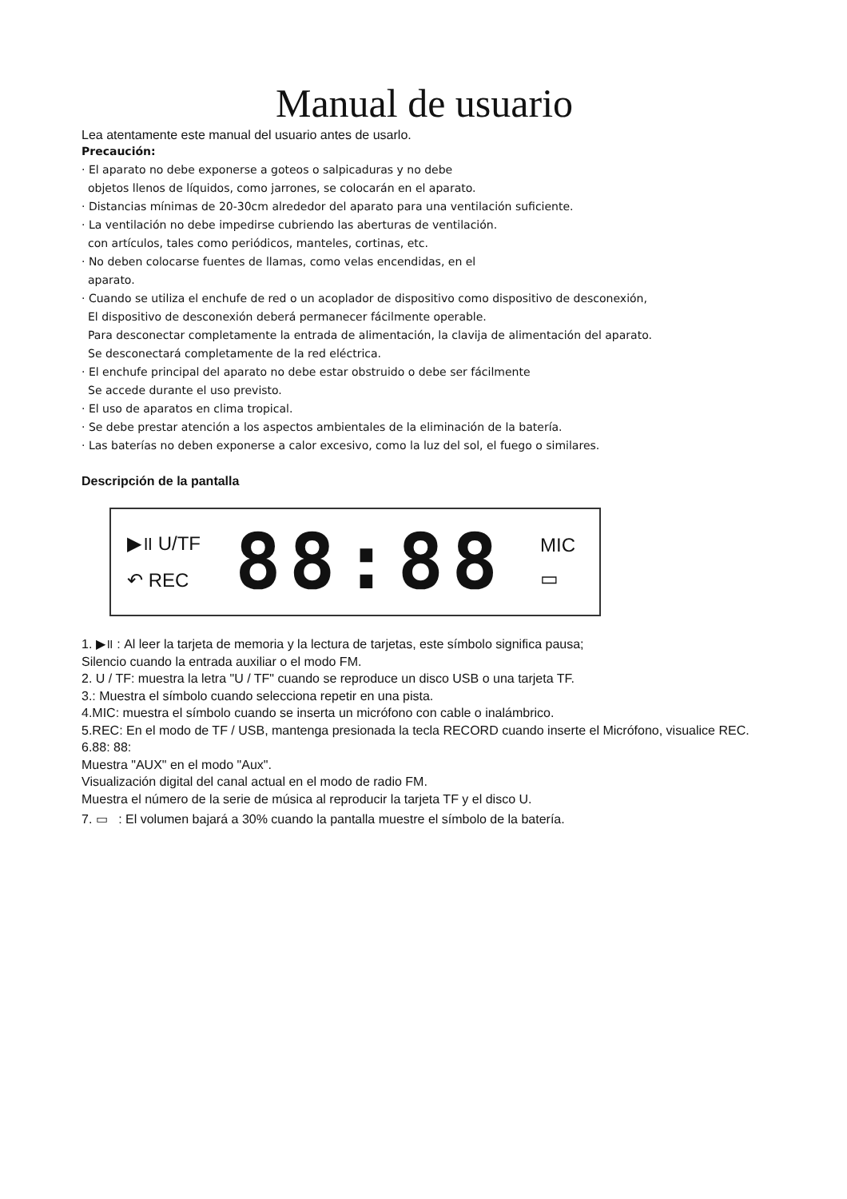Manual de usuario
Lea atentamente este manual del usuario antes de usarlo.
Precaución:
· El aparato no debe exponerse a goteos o salpicaduras y no debe
objetos llenos de líquidos, como jarrones, se colocarán en el aparato.
· Distancias mínimas de 20-30cm alrededor del aparato para una ventilación suficiente.
· La ventilación no debe impedirse cubriendo las aberturas de ventilación.
con artículos, tales como periódicos, manteles, cortinas, etc.
· No deben colocarse fuentes de llamas, como velas encendidas, en el
aparato.
· Cuando se utiliza el enchufe de red o un acoplador de dispositivo como dispositivo de desconexión,
El dispositivo de desconexión deberá permanecer fácilmente operable.
Para desconectar completamente la entrada de alimentación, la clavija de alimentación del aparato.
Se desconectará completamente de la red eléctrica.
· El enchufe principal del aparato no debe estar obstruido o debe ser fácilmente
Se accede durante el uso previsto.
· El uso de aparatos en clima tropical.
· Se debe prestar atención a los aspectos ambientales de la eliminación de la batería.
· Las baterías no deben exponerse a calor excesivo, como la luz del sol, el fuego o similares.
Descripción de la pantalla
▶॥ U/TF
↶ REC
88:88
MIC
▭
1. ▶॥ : Al leer la tarjeta de memoria y la lectura de tarjetas, este símbolo significa pausa;
Silencio cuando la entrada auxiliar o el modo FM.
2. U / TF: muestra la letra "U / TF" cuando se reproduce un disco USB o una tarjeta TF.
3.: Muestra el símbolo cuando selecciona repetir en una pista.
4.MIC: muestra el símbolo cuando se inserta un micrófono con cable o inalámbrico.
5.REC: En el modo de TF / USB, mantenga presionada la tecla RECORD cuando inserte el Micrófono, visualice REC.
6.88: 88:
Muestra "AUX" en el modo "Aux".
Visualización digital del canal actual en el modo de radio FM.
Muestra el número de la serie de música al reproducir la tarjeta TF y el disco U.
7. ▭ : El volumen bajará a 30% cuando la pantalla muestre el símbolo de la batería.